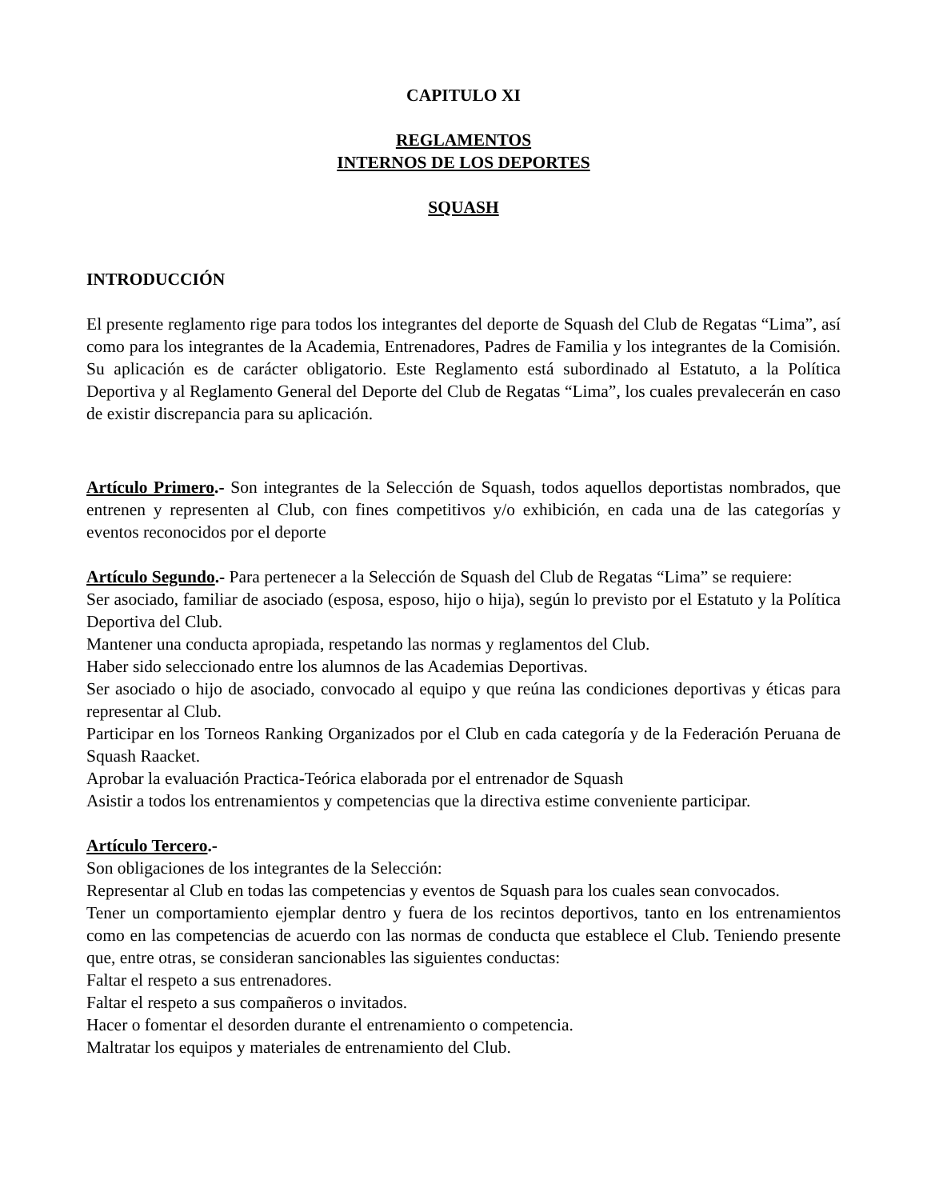CAPITULO XI
REGLAMENTOS
INTERNOS DE LOS DEPORTES
SQUASH
INTRODUCCIÓN
El presente reglamento rige para todos los integrantes del deporte de Squash del Club de Regatas “Lima”, así como para los integrantes de la Academia, Entrenadores, Padres de Familia y los integrantes de la Comisión. Su aplicación es de carácter obligatorio. Este Reglamento está subordinado al Estatuto, a la Política Deportiva y al Reglamento General del Deporte del Club de Regatas “Lima”, los cuales prevalecerán en caso de existir discrepancia para su aplicación.
Artículo Primero.- Son integrantes de la Selección de Squash, todos aquellos deportistas nombrados, que entrenen y representen al Club, con fines competitivos y/o exhibición, en cada una de las categorías y eventos reconocidos por el deporte
Artículo Segundo.- Para pertenecer a la Selección de Squash del Club de Regatas “Lima” se requiere:
Ser asociado, familiar de asociado (esposa, esposo, hijo o hija), según lo previsto por el Estatuto y la Política Deportiva del Club.
Mantener una conducta apropiada, respetando las normas y reglamentos del Club.
Haber sido seleccionado entre los alumnos de las Academias Deportivas.
Ser asociado o hijo de asociado, convocado al equipo y que reúna las condiciones deportivas y éticas para representar al Club.
Participar en los Torneos Ranking Organizados por el Club en cada categoría y de la Federación Peruana de Squash Raacket.
Aprobar la evaluación Practica-Teórica elaborada por el entrenador de Squash
Asistir a todos los entrenamientos y competencias que la directiva estime conveniente participar.
Artículo Tercero.-
Son obligaciones de los integrantes de la Selección:
Representar al Club en todas las competencias y eventos de Squash para los cuales sean convocados.
Tener un comportamiento ejemplar dentro y fuera de los recintos deportivos, tanto en los entrenamientos como en las competencias de acuerdo con las normas de conducta que establece el Club. Teniendo presente que, entre otras, se consideran sancionables las siguientes conductas:
Faltar el respeto a sus entrenadores.
Faltar el respeto a sus compañeros o invitados.
Hacer o fomentar el desorden durante el entrenamiento o competencia.
Maltratar los equipos y materiales de entrenamiento del Club.